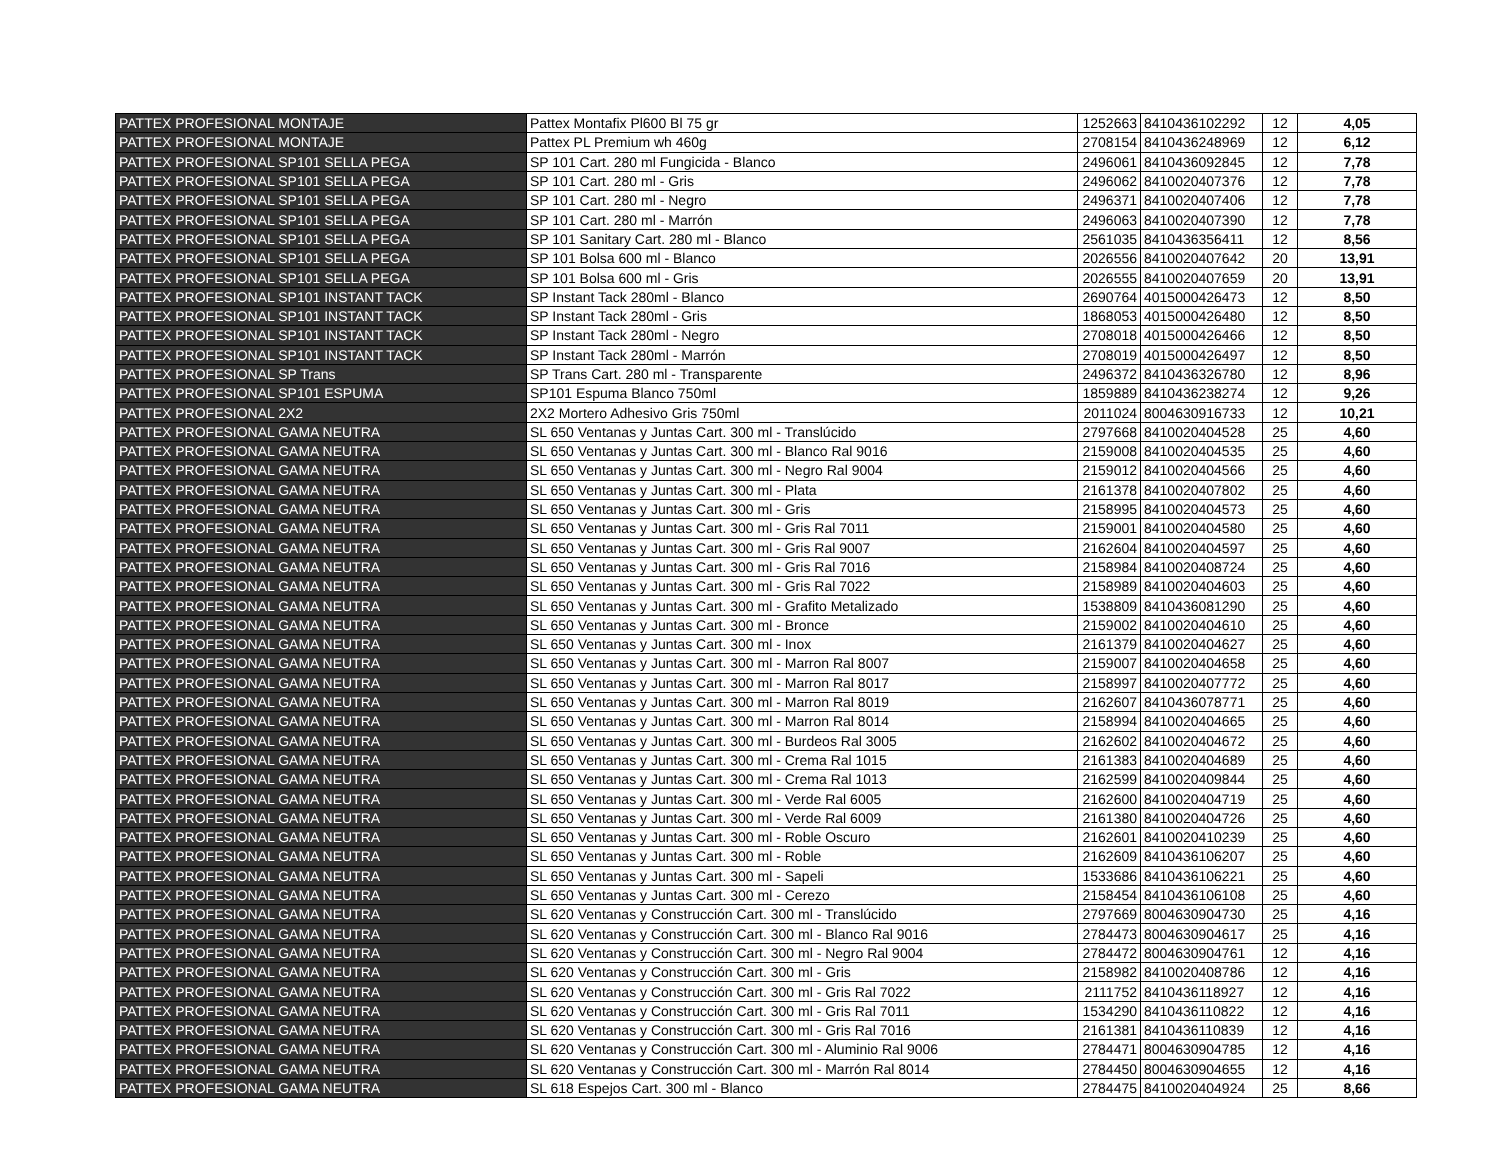| PATTEX PROFESIONAL MONTAJE | Pattex Montafix Pl600 Bl 75 gr | 1252663 | 8410436102292 | 12 | 4,05 |
| PATTEX PROFESIONAL MONTAJE | Pattex PL Premium wh 460g | 2708154 | 8410436248969 | 12 | 6,12 |
| PATTEX PROFESIONAL SP101 SELLA PEGA | SP 101 Cart. 280 ml Fungicida - Blanco | 2496061 | 8410436092845 | 12 | 7,78 |
| PATTEX PROFESIONAL SP101 SELLA PEGA | SP 101 Cart. 280 ml - Gris | 2496062 | 8410020407376 | 12 | 7,78 |
| PATTEX PROFESIONAL SP101 SELLA PEGA | SP 101 Cart. 280 ml - Negro | 2496371 | 8410020407406 | 12 | 7,78 |
| PATTEX PROFESIONAL SP101 SELLA PEGA | SP 101 Cart. 280 ml - Marrón | 2496063 | 8410020407390 | 12 | 7,78 |
| PATTEX PROFESIONAL SP101 SELLA PEGA | SP 101 Sanitary Cart. 280 ml - Blanco | 2561035 | 8410436356411 | 12 | 8,56 |
| PATTEX PROFESIONAL SP101 SELLA PEGA | SP 101 Bolsa 600 ml - Blanco | 2026556 | 8410020407642 | 20 | 13,91 |
| PATTEX PROFESIONAL SP101 SELLA PEGA | SP 101 Bolsa 600 ml - Gris | 2026555 | 8410020407659 | 20 | 13,91 |
| PATTEX PROFESIONAL SP101 INSTANT TACK | SP Instant Tack 280ml - Blanco | 2690764 | 4015000426473 | 12 | 8,50 |
| PATTEX PROFESIONAL SP101 INSTANT TACK | SP Instant Tack 280ml - Gris | 1868053 | 4015000426480 | 12 | 8,50 |
| PATTEX PROFESIONAL SP101 INSTANT TACK | SP Instant Tack 280ml - Negro | 2708018 | 4015000426466 | 12 | 8,50 |
| PATTEX PROFESIONAL SP101 INSTANT TACK | SP Instant Tack 280ml - Marrón | 2708019 | 4015000426497 | 12 | 8,50 |
| PATTEX PROFESIONAL SP Trans | SP Trans Cart. 280 ml - Transparente | 2496372 | 8410436326780 | 12 | 8,96 |
| PATTEX PROFESIONAL SP101 ESPUMA | SP101 Espuma Blanco 750ml | 1859889 | 8410436238274 | 12 | 9,26 |
| PATTEX PROFESIONAL 2X2 | 2X2 Mortero Adhesivo Gris 750ml | 2011024 | 8004630916733 | 12 | 10,21 |
| PATTEX PROFESIONAL GAMA NEUTRA | SL 650 Ventanas y Juntas Cart. 300 ml - Translúcido | 2797668 | 8410020404528 | 25 | 4,60 |
| PATTEX PROFESIONAL GAMA NEUTRA | SL 650 Ventanas y Juntas Cart. 300 ml - Blanco Ral 9016 | 2159008 | 8410020404535 | 25 | 4,60 |
| PATTEX PROFESIONAL GAMA NEUTRA | SL 650 Ventanas y Juntas Cart. 300 ml - Negro Ral 9004 | 2159012 | 8410020404566 | 25 | 4,60 |
| PATTEX PROFESIONAL GAMA NEUTRA | SL 650 Ventanas y Juntas Cart. 300 ml - Plata | 2161378 | 8410020407802 | 25 | 4,60 |
| PATTEX PROFESIONAL GAMA NEUTRA | SL 650 Ventanas y Juntas Cart. 300 ml - Gris | 2158995 | 8410020404573 | 25 | 4,60 |
| PATTEX PROFESIONAL GAMA NEUTRA | SL 650 Ventanas y Juntas Cart. 300 ml - Gris Ral 7011 | 2159001 | 8410020404580 | 25 | 4,60 |
| PATTEX PROFESIONAL GAMA NEUTRA | SL 650 Ventanas y Juntas Cart. 300 ml - Gris Ral 9007 | 2162604 | 8410020404597 | 25 | 4,60 |
| PATTEX PROFESIONAL GAMA NEUTRA | SL 650 Ventanas y Juntas Cart. 300 ml - Gris Ral 7016 | 2158984 | 8410020408724 | 25 | 4,60 |
| PATTEX PROFESIONAL GAMA NEUTRA | SL 650 Ventanas y Juntas Cart. 300 ml - Gris Ral 7022 | 2158989 | 8410020404603 | 25 | 4,60 |
| PATTEX PROFESIONAL GAMA NEUTRA | SL 650 Ventanas y Juntas Cart. 300 ml - Grafito Metalizado | 1538809 | 8410436081290 | 25 | 4,60 |
| PATTEX PROFESIONAL GAMA NEUTRA | SL 650 Ventanas y Juntas Cart. 300 ml - Bronce | 2159002 | 8410020404610 | 25 | 4,60 |
| PATTEX PROFESIONAL GAMA NEUTRA | SL 650 Ventanas y Juntas Cart. 300 ml - Inox | 2161379 | 8410020404627 | 25 | 4,60 |
| PATTEX PROFESIONAL GAMA NEUTRA | SL 650 Ventanas y Juntas Cart. 300 ml - Marron Ral 8007 | 2159007 | 8410020404658 | 25 | 4,60 |
| PATTEX PROFESIONAL GAMA NEUTRA | SL 650 Ventanas y Juntas Cart. 300 ml - Marron Ral 8017 | 2158997 | 8410020407772 | 25 | 4,60 |
| PATTEX PROFESIONAL GAMA NEUTRA | SL 650 Ventanas y Juntas Cart. 300 ml - Marron Ral 8019 | 2162607 | 8410436078771 | 25 | 4,60 |
| PATTEX PROFESIONAL GAMA NEUTRA | SL 650 Ventanas y Juntas Cart. 300 ml - Marron Ral 8014 | 2158994 | 8410020404665 | 25 | 4,60 |
| PATTEX PROFESIONAL GAMA NEUTRA | SL 650 Ventanas y Juntas Cart. 300 ml - Burdeos Ral 3005 | 2162602 | 8410020404672 | 25 | 4,60 |
| PATTEX PROFESIONAL GAMA NEUTRA | SL 650 Ventanas y Juntas Cart. 300 ml - Crema Ral 1015 | 2161383 | 8410020404689 | 25 | 4,60 |
| PATTEX PROFESIONAL GAMA NEUTRA | SL 650 Ventanas y Juntas Cart. 300 ml - Crema Ral 1013 | 2162599 | 8410020409844 | 25 | 4,60 |
| PATTEX PROFESIONAL GAMA NEUTRA | SL 650 Ventanas y Juntas Cart. 300 ml - Verde Ral 6005 | 2162600 | 8410020404719 | 25 | 4,60 |
| PATTEX PROFESIONAL GAMA NEUTRA | SL 650 Ventanas y Juntas Cart. 300 ml - Verde Ral 6009 | 2161380 | 8410020404726 | 25 | 4,60 |
| PATTEX PROFESIONAL GAMA NEUTRA | SL 650 Ventanas y Juntas Cart. 300 ml - Roble Oscuro | 2162601 | 8410020410239 | 25 | 4,60 |
| PATTEX PROFESIONAL GAMA NEUTRA | SL 650 Ventanas y Juntas Cart. 300 ml - Roble | 2162609 | 8410436106207 | 25 | 4,60 |
| PATTEX PROFESIONAL GAMA NEUTRA | SL 650 Ventanas y Juntas Cart. 300 ml - Sapeli | 1533686 | 8410436106221 | 25 | 4,60 |
| PATTEX PROFESIONAL GAMA NEUTRA | SL 650 Ventanas y Juntas Cart. 300 ml - Cerezo | 2158454 | 8410436106108 | 25 | 4,60 |
| PATTEX PROFESIONAL GAMA NEUTRA | SL 620 Ventanas y Construcción Cart. 300 ml - Translúcido | 2797669 | 8004630904730 | 25 | 4,16 |
| PATTEX PROFESIONAL GAMA NEUTRA | SL 620 Ventanas y Construcción Cart. 300 ml - Blanco Ral 9016 | 2784473 | 8004630904617 | 25 | 4,16 |
| PATTEX PROFESIONAL GAMA NEUTRA | SL 620 Ventanas y Construcción Cart. 300 ml - Negro Ral 9004 | 2784472 | 8004630904761 | 12 | 4,16 |
| PATTEX PROFESIONAL GAMA NEUTRA | SL 620 Ventanas y Construcción Cart. 300 ml - Gris | 2158982 | 8410020408786 | 12 | 4,16 |
| PATTEX PROFESIONAL GAMA NEUTRA | SL 620 Ventanas y Construcción Cart. 300 ml - Gris Ral 7022 | 2111752 | 8410436118927 | 12 | 4,16 |
| PATTEX PROFESIONAL GAMA NEUTRA | SL 620 Ventanas y Construcción Cart. 300 ml - Gris Ral 7011 | 1534290 | 8410436110822 | 12 | 4,16 |
| PATTEX PROFESIONAL GAMA NEUTRA | SL 620 Ventanas y Construcción Cart. 300 ml - Gris Ral 7016 | 2161381 | 8410436110839 | 12 | 4,16 |
| PATTEX PROFESIONAL GAMA NEUTRA | SL 620 Ventanas y Construcción Cart. 300 ml - Aluminio Ral 9006 | 2784471 | 8004630904785 | 12 | 4,16 |
| PATTEX PROFESIONAL GAMA NEUTRA | SL 620 Ventanas y Construcción Cart. 300 ml - Marrón Ral 8014 | 2784450 | 8004630904655 | 12 | 4,16 |
| PATTEX PROFESIONAL GAMA NEUTRA | SL 618 Espejos Cart. 300 ml - Blanco | 2784475 | 8410020404924 | 25 | 8,66 |